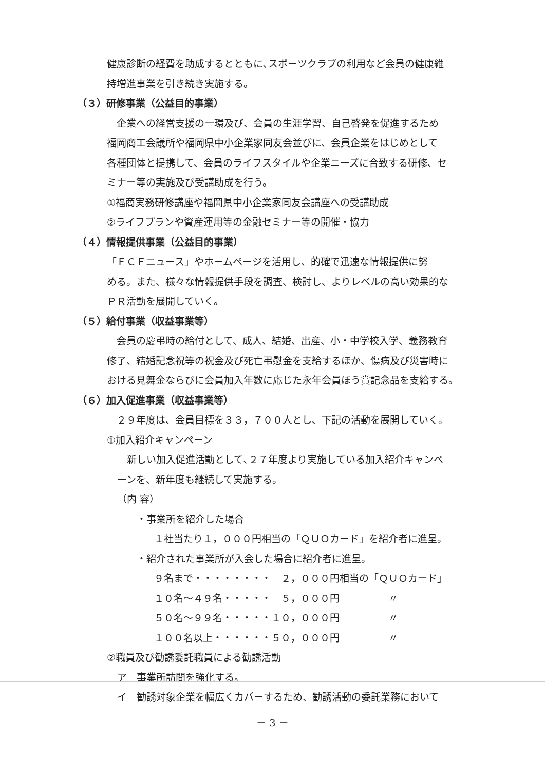健康診断の経費を助成するとともに､スポーツクラブの利用など会員の健康維
持増進事業を引き続き実施する。
（３）研修事業（公益目的事業）
　企業への経営支援の一環及び、会員の生涯学習、自己啓発を促進するため
福岡商工会議所や福岡県中小企業家同友会並びに、会員企業をはじめとして
各種団体と提携して、会員のライフスタイルや企業ニーズに合致する研修、セ
ミナー等の実施及び受講助成を行う。
①福商実務研修講座や福岡県中小企業家同友会講座への受講助成
②ライフプランや資産運用等の金融セミナー等の開催・協力
（４）情報提供事業（公益目的事業）
「ＦＣＦニュース」やホームページを活用し、的確で迅速な情報提供に努
める。また、様々な情報提供手段を調査、検討し、よりレベルの高い効果的な
ＰＲ活動を展開していく。
（５）給付事業（収益事業等）
　会員の慶弔時の給付として、成人、結婚、出産、小・中学校入学、義務教育
修了、結婚記念祝等の祝金及び死亡弔慰金を支給するほか、傷病及び災害時に
おける見舞金ならびに会員加入年数に応じた永年会員ほう賞記念品を支給する。
（６）加入促進事業（収益事業等）
　２９年度は、会員目標を３３，７００人とし、下記の活動を展開していく。
①加入紹介キャンペーン
　新しい加入促進活動として､２７年度より実施している加入紹介キャンペ
ーンを、新年度も継続して実施する。
（内 容）
　　・事業所を紹介した場合
１社当たり１，０００円相当の「ＱＵＯカード」を紹介者に進呈。
　　・紹介された事業所が入会した場合に紹介者に進呈。
９名まで・・・・・・・・　２，０００円相当の「ＱＵＯカード」
１０名～４９名・・・・・　５，０００円　　　　　〃
５０名～９９名・・・・・１０，０００円　　　　　〃
１００名以上・・・・・・５０，０００円　　　　　〃
②職員及び勧誘委託職員による勧誘活動
ア　事業所訪問を強化する。
イ　勧誘対象企業を幅広くカバーするため、勧誘活動の委託業務において
－ 3 －